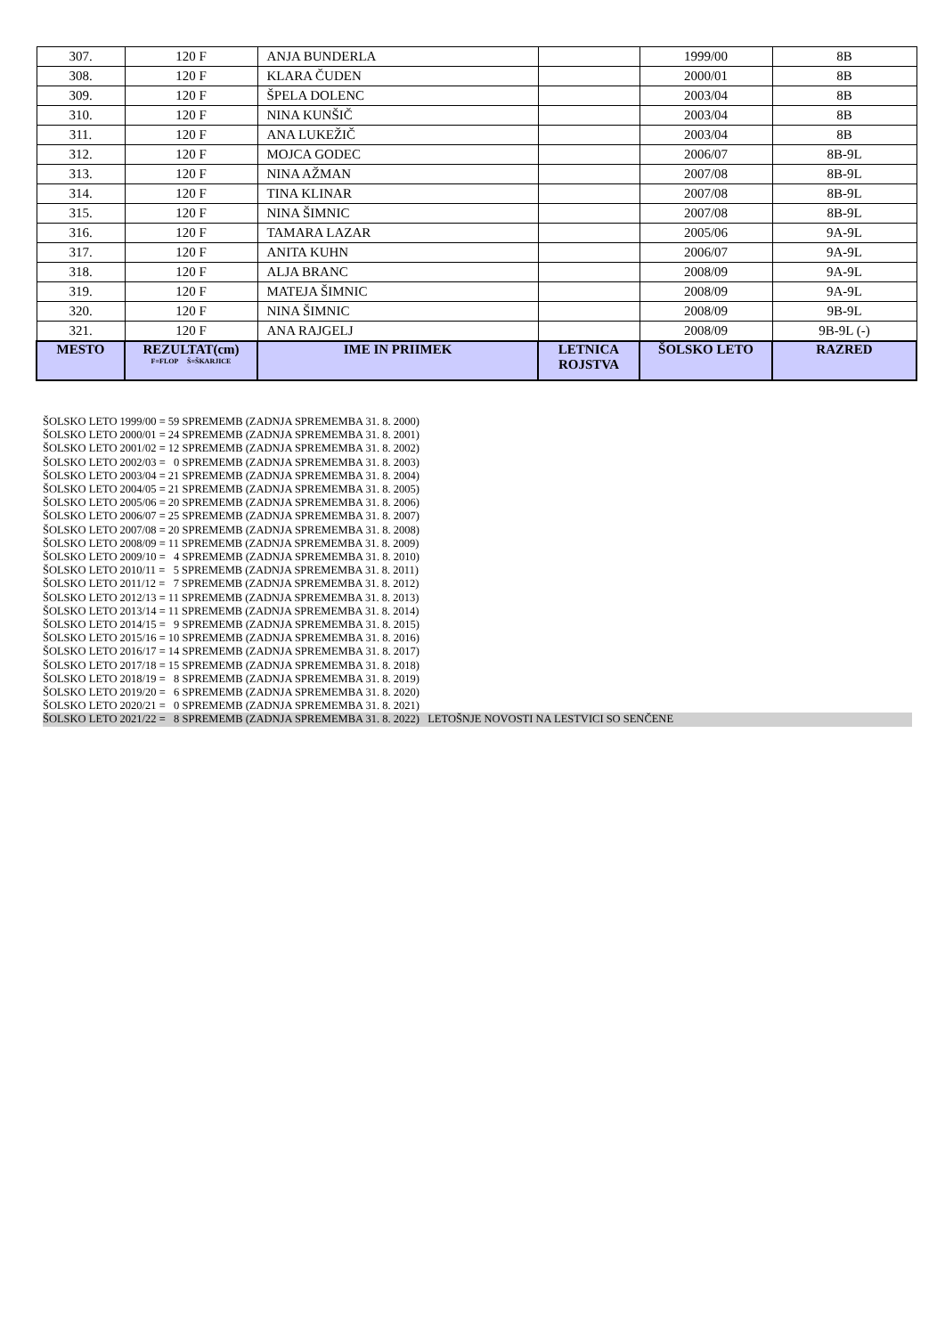| 307. | 120 F | ANJA BUNDERLA | | 1999/00 | 8B |
| 308. | 120 F | KLARA ČUDEN | | 2000/01 | 8B |
| 309. | 120 F | ŠPELA DOLENC | | 2003/04 | 8B |
| 310. | 120 F | NINA KUNŠIČ | | 2003/04 | 8B |
| 311. | 120 F | ANA LUKEŽIČ | | 2003/04 | 8B |
| 312. | 120 F | MOJCA GODEC | | 2006/07 | 8B-9L |
| 313. | 120 F | NINA AŽMAN | | 2007/08 | 8B-9L |
| 314. | 120 F | TINA KLINAR | | 2007/08 | 8B-9L |
| 315. | 120 F | NINA ŠIMNIC | | 2007/08 | 8B-9L |
| 316. | 120 F | TAMARA LAZAR | | 2005/06 | 9A-9L |
| 317. | 120 F | ANITA KUHN | | 2006/07 | 9A-9L |
| 318. | 120 F | ALJA BRANC | | 2008/09 | 9A-9L |
| 319. | 120 F | MATEJA ŠIMNIC | | 2008/09 | 9A-9L |
| 320. | 120 F | NINA ŠIMNIC | | 2008/09 | 9B-9L |
| 321. | 120 F | ANA RAJGELJ | | 2008/09 | 9B-9L (-) |
| MESTO | REZULTAT(cm) F=FLOP Š=ŠKARJICE | IME IN PRIIMEK | LETNICA ROJSTVA | ŠOLSKO LETO | RAZRED |
ŠOLSKO LETO 1999/00 = 59 SPREMEMB (ZADNJA SPREMEMBA 31. 8. 2000)
ŠOLSKO LETO 2000/01 = 24 SPREMEMB (ZADNJA SPREMEMBA 31. 8. 2001)
ŠOLSKO LETO 2001/02 = 12 SPREMEMB (ZADNJA SPREMEMBA 31. 8. 2002)
ŠOLSKO LETO 2002/03 = 0 SPREMEMB (ZADNJA SPREMEMBA 31. 8. 2003)
ŠOLSKO LETO 2003/04 = 21 SPREMEMB (ZADNJA SPREMEMBA 31. 8. 2004)
ŠOLSKO LETO 2004/05 = 21 SPREMEMB (ZADNJA SPREMEMBA 31. 8. 2005)
ŠOLSKO LETO 2005/06 = 20 SPREMEMB (ZADNJA SPREMEMBA 31. 8. 2006)
ŠOLSKO LETO 2006/07 = 25 SPREMEMB (ZADNJA SPREMEMBA 31. 8. 2007)
ŠOLSKO LETO 2007/08 = 20 SPREMEMB (ZADNJA SPREMEMBA 31. 8. 2008)
ŠOLSKO LETO 2008/09 = 11 SPREMEMB (ZADNJA SPREMEMBA 31. 8. 2009)
ŠOLSKO LETO 2009/10 = 4 SPREMEMB (ZADNJA SPREMEMBA 31. 8. 2010)
ŠOLSKO LETO 2010/11 = 5 SPREMEMB (ZADNJA SPREMEMBA 31. 8. 2011)
ŠOLSKO LETO 2011/12 = 7 SPREMEMB (ZADNJA SPREMEMBA 31. 8. 2012)
ŠOLSKO LETO 2012/13 = 11 SPREMEMB (ZADNJA SPREMEMBA 31. 8. 2013)
ŠOLSKO LETO 2013/14 = 11 SPREMEMB (ZADNJA SPREMEMBA 31. 8. 2014)
ŠOLSKO LETO 2014/15 = 9 SPREMEMB (ZADNJA SPREMEMBA 31. 8. 2015)
ŠOLSKO LETO 2015/16 = 10 SPREMEMB (ZADNJA SPREMEMBA 31. 8. 2016)
ŠOLSKO LETO 2016/17 = 14 SPREMEMB (ZADNJA SPREMEMBA 31. 8. 2017)
ŠOLSKO LETO 2017/18 = 15 SPREMEMB (ZADNJA SPREMEMBA 31. 8. 2018)
ŠOLSKO LETO 2018/19 = 8 SPREMEMB (ZADNJA SPREMEMBA 31. 8. 2019)
ŠOLSKO LETO 2019/20 = 6 SPREMEMB (ZADNJA SPREMEMBA 31. 8. 2020)
ŠOLSKO LETO 2020/21 = 0 SPREMEMB (ZADNJA SPREMEMBA 31. 8. 2021)
ŠOLSKO LETO 2021/22 = 8 SPREMEMB (ZADNJA SPREMEMBA 31. 8. 2022) LETOŠNJE NOVOSTI NA LESTVICI SO SENČENE